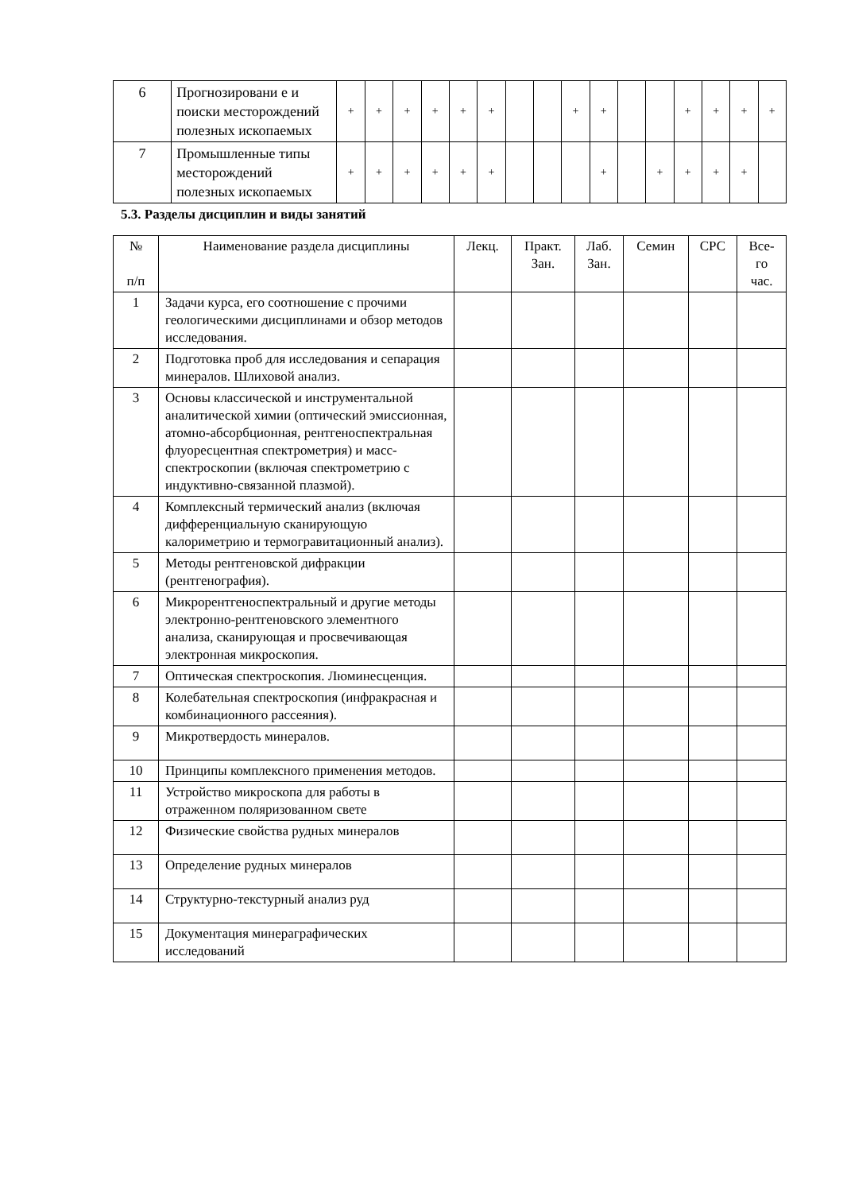| 6 | Прогнозировани е и поиски месторождений полезных ископаемых | + | + | + | + | + | + | | | + | + | | | + | + | + | + |
| 7 | Промышленные типы месторождений полезных ископаемых | + | + | + | + | + | + | | | | + | | + | + | + | + | |
5.3. Разделы дисциплин и виды занятий
| № п/п | Наименование раздела дисциплины | Лекц. | Практ. Зан. | Лаб. Зан. | Семин | СРС | Все- го час. |
| --- | --- | --- | --- | --- | --- | --- | --- |
| 1 | Задачи курса, его соотношение с прочими геологическими дисциплинами и обзор методов исследования. | | | | | | |
| 2 | Подготовка проб для исследования и сепарация минералов. Шлиховой анализ. | | | | | | |
| 3 | Основы классической и инструментальной аналитической химии (оптический эмиссионная, атомно-абсорбционная, рентгеноспектральная флуоресцентная спектрометрия) и масс-спектроскопии (включая спектрометрию с индуктивно-связанной плазмой). | | | | | | |
| 4 | Комплексный термический анализ (включая дифференциальную сканирующую калориметрию и термогравитационный анализ). | | | | | | |
| 5 | Методы рентгеновской дифракции (рентгенография). | | | | | | |
| 6 | Микрорентгеноспектральный и другие методы электронно-рентгеновского элементного анализа, сканирующая и просвечивающая электронная микроскопия. | | | | | | |
| 7 | Оптическая спектроскопия. Люминесценция. | | | | | | |
| 8 | Колебательная спектроскопия (инфракрасная и комбинационного рассеяния). | | | | | | |
| 9 | Микротвердость минералов. | | | | | | |
| 10 | Принципы комплексного применения методов. | | | | | | |
| 11 | Устройство микроскопа для работы в отраженном поляризованном свете | | | | | | |
| 12 | Физические свойства рудных минералов | | | | | | |
| 13 | Определение рудных минералов | | | | | | |
| 14 | Структурно-текстурный анализ руд | | | | | | |
| 15 | Документация минераграфических исследований | | | | | | |